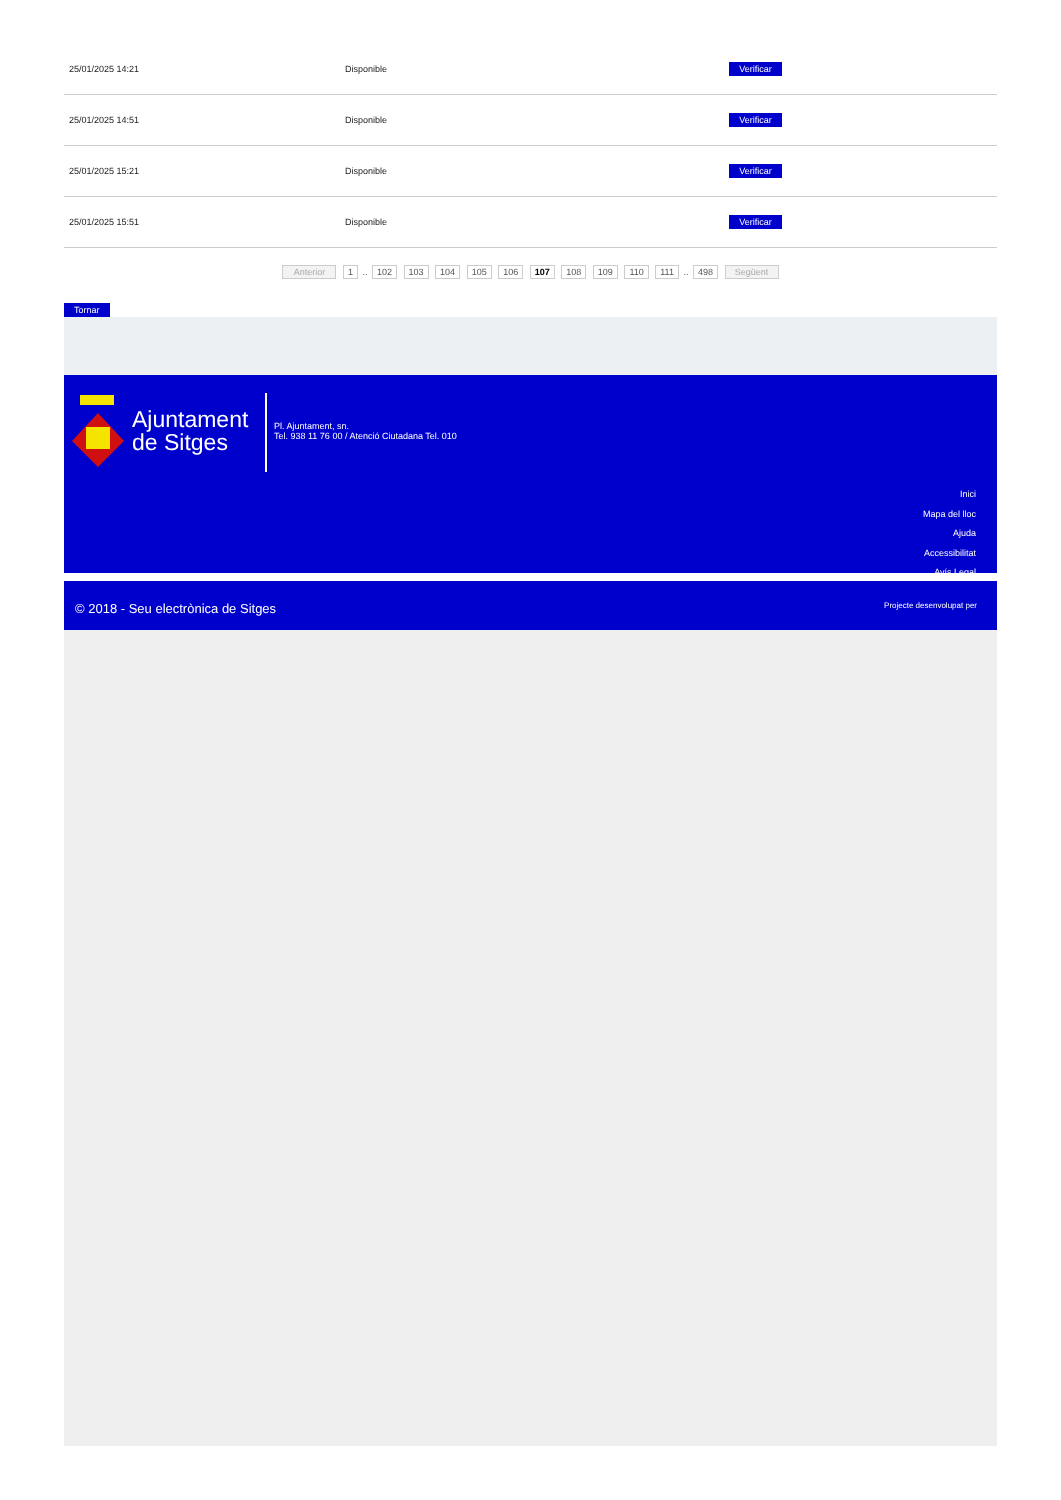| 25/01/2025 14:21 | Disponible | Verificar |
| 25/01/2025 14:51 | Disponible | Verificar |
| 25/01/2025 15:21 | Disponible | Verificar |
| 25/01/2025 15:51 | Disponible | Verificar |
Anterior 1 .. 102 103 104 105 106 107 108 109 110 111 .. 498 Següent
Tornar
Ajuntament
de Sitges
Pl. Ajuntament, sn.
Tel. 938 11 76 00 / Atenció Ciutadana Tel. 010
Inici
Mapa del lloc
Ajuda
Accessibilitat
Avís Legal
© 2018 - Seu electrònica de Sitges
Projecte desenvolupat per